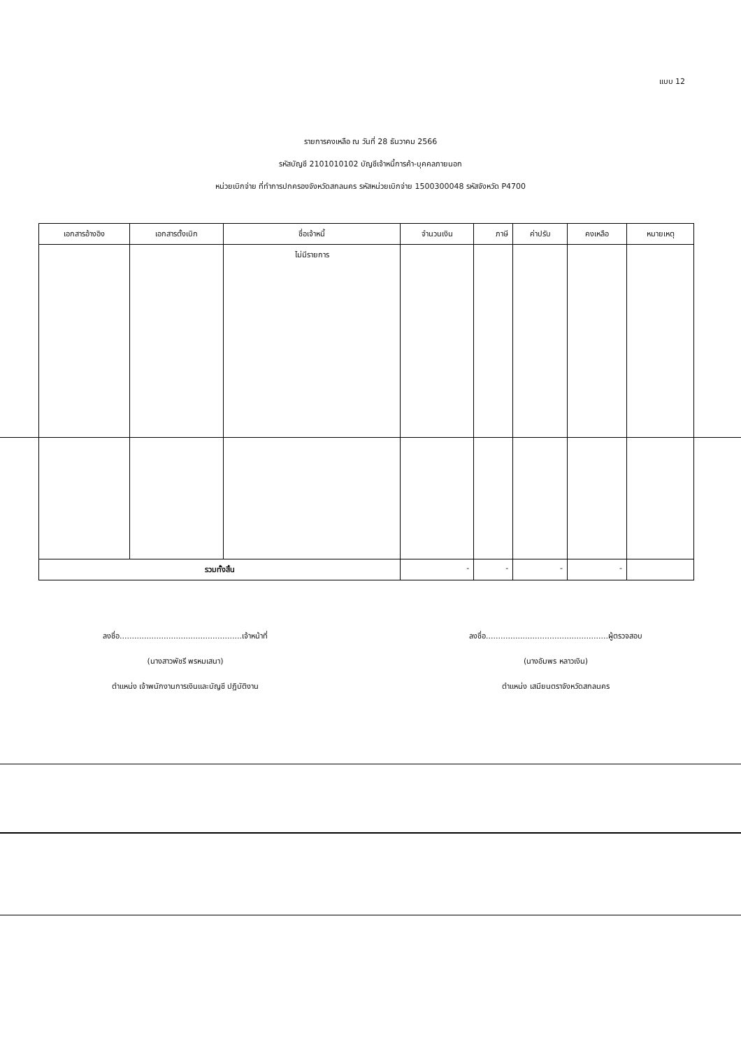แบบ 12
รายการคงเหลือ ณ วันที่ 28 ธันวาคม 2566
รหัสบัญชี 2101010102 บัญชีเจ้าหนี้การค้า-บุคคลภายนอก
หน่วยเบิกจ่าย ที่ทำการปกครองจังหวัดสกลนคร รหัสหน่วยเบิกจ่าย 1500300048 รหัสจังหวัด P4700
| เอกสารอ้างอิง | เอกสารตั้งเบิก | ชื่อเจ้าหนี้ | จำนวนเงิน | ภาษี | ค่าปรับ | คงเหลือ | หมายเหตุ |
| --- | --- | --- | --- | --- | --- | --- | --- |
| | | ไม่มีรายการ | | | | | |
| รวมทั้งสิ้น | | | - | - | - | - | |
ลงชื่อ..................................................เจ้าหน้าที่
(นางสาวพัชรี พรหมเสนา)
ตำแหน่ง เจ้าพนักงานการเงินและบัญชี ปฏิบัติงาน
ลงชื่อ..................................................ผู้ตรวจสอบ
(นางอัมพร หลาวเงิน)
ตำแหน่ง เสมียนตราจังหวัดสกลนคร